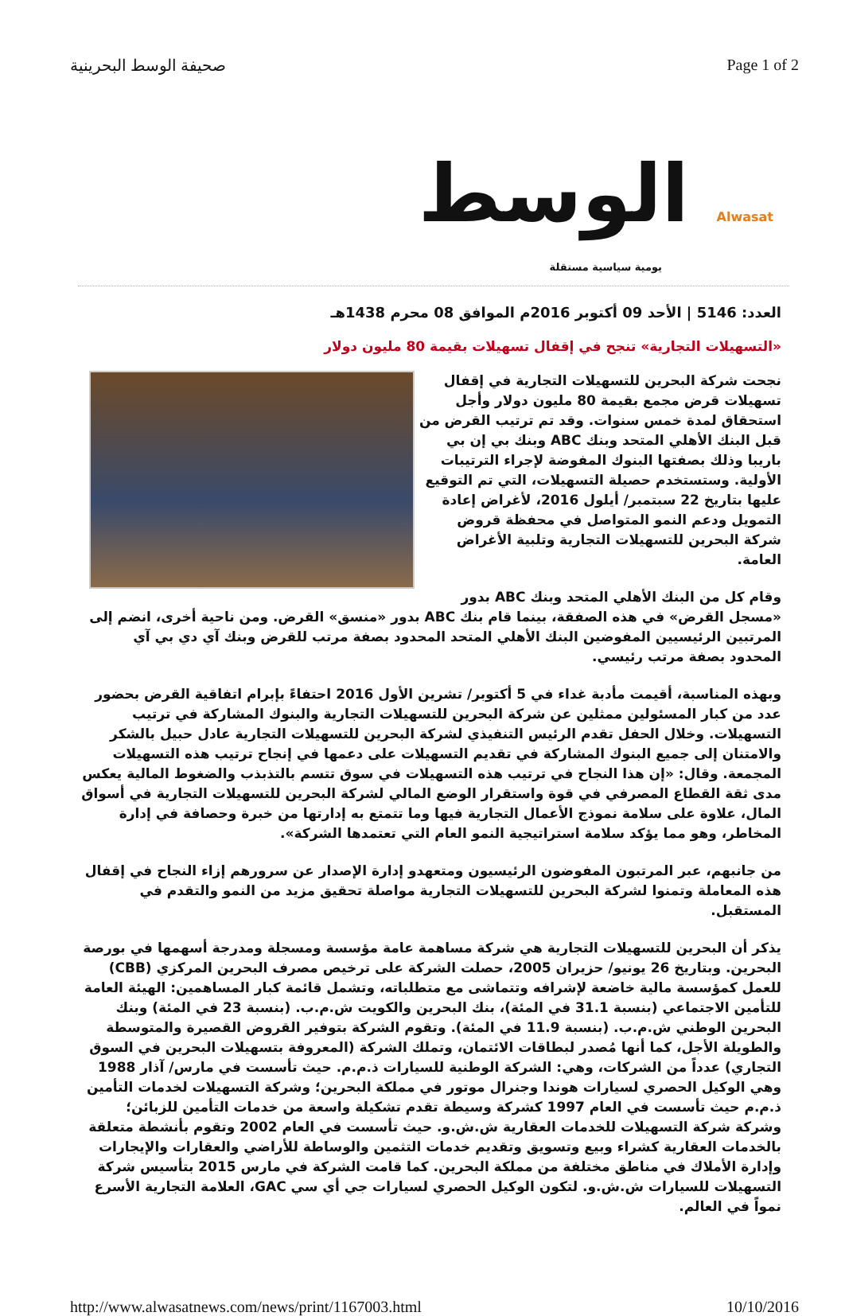صحيفة الوسط البحرينية Page 1 of 2
الوسط Alwasat
يومية سياسية مستقلة
العدد: 5146 | الأحد 09 أكتوبر 2016م الموافق 08 محرم 1438هـ
«التسهيلات التجارية» تنجح في إقفال تسهيلات بقيمة 80 مليون دولار
نجحت شركة البحرين للتسهيلات التجارية في إقفال تسهيلات قرض مجمع بقيمة 80 مليون دولار وأجل استحقاق لمدة خمس سنوات. وقد تم ترتيب القرض من قبل البنك الأهلي المتحد وبنك ABC وبنك بي إن بي باريبا وذلك بصفتها البنوك المفوضة لإجراء الترتيبات الأولية. وستستخدم حصيلة التسهيلات، التي تم التوقيع عليها بتاريخ 22 سبتمبر/ أيلول 2016، لأغراض إعادة التمويل ودعم النمو المتواصل في محفظة قروض شركة البحرين للتسهيلات التجارية وتلبية الأغراض العامة.
وقام كل من البنك الأهلي المتحد وبنك ABC بدور «مسجل القرض» في هذه الصفقة، بينما قام بنك ABC بدور «منسق» القرض. ومن ناحية أخرى، انضم إلى المرتبين الرئيسيين المفوضين البنك الأهلي المتحد المحدود بصفة مرتب للقرض وبنك آي دي بي آي المحدود بصفة مرتب رئيسي.
وبهذه المناسبة، أقيمت مأدبة غداء في 5 أكتوبر/ تشرين الأول 2016 احتفاءً بإبرام اتفاقية القرض بحضور عدد من كبار المسئولين ممثلين عن شركة البحرين للتسهيلات التجارية والبنوك المشاركة في ترتيب التسهيلات. وخلال الحفل تقدم الرئيس التنفيذي لشركة البحرين للتسهيلات التجارية عادل حبيل بالشكر والامتنان إلى جميع البنوك المشاركة في تقديم التسهيلات على دعمها في إنجاح ترتيب هذه التسهيلات المجمعة. وقال: «إن هذا النجاح في ترتيب هذه التسهيلات في سوق تتسم بالتذبذب والضغوط المالية يعكس مدى ثقة القطاع المصرفي في قوة واستقرار الوضع المالي لشركة البحرين للتسهيلات التجارية في أسواق المال، علاوة على سلامة نموذج الأعمال التجارية فيها وما تتمتع به إدارتها من خبرة وحصافة في إدارة المخاطر، وهو مما يؤكد سلامة استراتيجية النمو العام التي تعتمدها الشركة».
من جانبهم، عبر المرتبون المفوضون الرئيسيون ومتعهدو إدارة الإصدار عن سرورهم إزاء النجاح في إقفال هذه المعاملة وتمنوا لشركة البحرين للتسهيلات التجارية مواصلة تحقيق مزيد من النمو والتقدم في المستقبل.
يذكر أن البحرين للتسهيلات التجارية هي شركة مساهمة عامة مؤسسة ومسجلة ومدرجة أسهمها في بورصة البحرين. وبتاريخ 26 يونيو/ حزيران 2005، حصلت الشركة على ترخيص مصرف البحرين المركزي (CBB) للعمل كمؤسسة مالية خاضعة لإشرافه وتتماشى مع متطلباته، وتشمل قائمة كبار المساهمين: الهيئة العامة للتأمين الاجتماعي (بنسبة 31.1 في المئة)، بنك البحرين والكويت ش.م.ب. (بنسبة 23 في المئة) وبنك البحرين الوطني ش.م.ب. (بنسبة 11.9 في المئة). وتقوم الشركة بتوفير القروض القصيرة والمتوسطة والطويلة الأجل، كما أنها مُصدر لبطاقات الائتمان، وتملك الشركة (المعروفة بتسهيلات البحرين في السوق التجاري) عدداً من الشركات، وهي: الشركة الوطنية للسيارات ذ.م.م. حيث تأسست في مارس/ آذار 1988 وهي الوكيل الحصري لسيارات هوندا وجنرال موتور في مملكة البحرين؛ وشركة التسهيلات لخدمات التأمين ذ.م.م حيث تأسست في العام 1997 كشركة وسيطة تقدم تشكيلة واسعة من خدمات التأمين للزبائن؛ وشركة شركة التسهيلات للخدمات العقارية ش.ش.و. حيث تأسست في العام 2002 وتقوم بأنشطة متعلقة بالخدمات العقارية كشراء وبيع وتسويق وتقديم خدمات التثمين والوساطة للأراضي والعقارات والإيجارات وإدارة الأملاك في مناطق مختلفة من مملكة البحرين. كما قامت الشركة في مارس 2015 بتأسيس شركة التسهيلات للسيارات ش.ش.و. لتكون الوكيل الحصري لسيارات جي أي سي GAC، العلامة التجارية الأسرع نمواً في العالم.
http://www.alwasatnews.com/news/print/1167003.html 10/10/2016